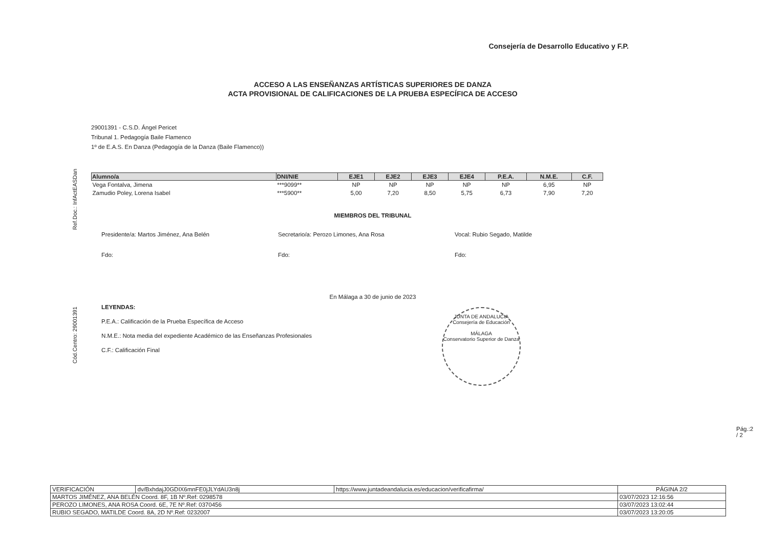Ref.Doc.: InfActEASDan
Cód.Centro: 29001391
Consejería de Desarrollo Educativo y F.P.
ACCESO A LAS ENSEÑANZAS ARTÍSTICAS SUPERIORES DE DANZA
ACTA PROVISIONAL DE CALIFICACIONES DE LA PRUEBA ESPECÍFICA DE ACCESO
29001391 - C.S.D. Ángel Pericet
Tribunal 1. Pedagogía Baile Flamenco
1º de E.A.S. En Danza (Pedagogía de la Danza (Baile Flamenco))
| Alumno/a | DNI/NIE | EJE1 | EJE2 | EJE3 | EJE4 | P.E.A. | N.M.E. | C.F. |
| --- | --- | --- | --- | --- | --- | --- | --- | --- |
| Vega Fontalva, Jimena | ***9099** | NP | NP | NP | NP | NP | 6,95 | NP |
| Zamudio Poley, Lorena Isabel | ***5900** | 5,00 | 7,20 | 8,50 | 5,75 | 6,73 | 7,90 | 7,20 |
MIEMBROS DEL TRIBUNAL
Presidente/a: Martos Jiménez, Ana Belén Secretario/a: Perozo Limones, Ana Rosa Vocal: Rubio Segado, Matilde
Fdo: Fdo: Fdo:
En Málaga a 30 de junio de 2023
LEYENDAS:
P.E.A.: Calificación de la Prueba Específica de Acceso
N.M.E.: Nota media del expediente Académico de las Enseñanzas Profesionales
C.F.: Calificación Final
JUNTA DE ANDALUCIA
Consejería de Educación
MÁLAGA
Conservatorio Superior de Danza
Pág.:2 / 2
| VERIFICACIÓN | dv/BxhdajJ0GDIX6mnFE0jJLYdAU3n8j | https://www.juntadeandalucia.es/educacion/verificafirma/ | PÁGINA 2/2 |
| MARTOS JIMÉNEZ, ANA BELÉN Coord. 8F, 1B Nº.Ref: 0298578 | | | 03/07/2023 12:16:56 |
| PEROZO LIMONES, ANA ROSA Coord. 6E, 7E Nº.Ref: 0370456 | | | 03/07/2023 13:02:44 |
| RUBIO SEGADO, MATILDE Coord. 8A, 2D Nº.Ref: 0232007 | | | 03/07/2023 13:20:05 |